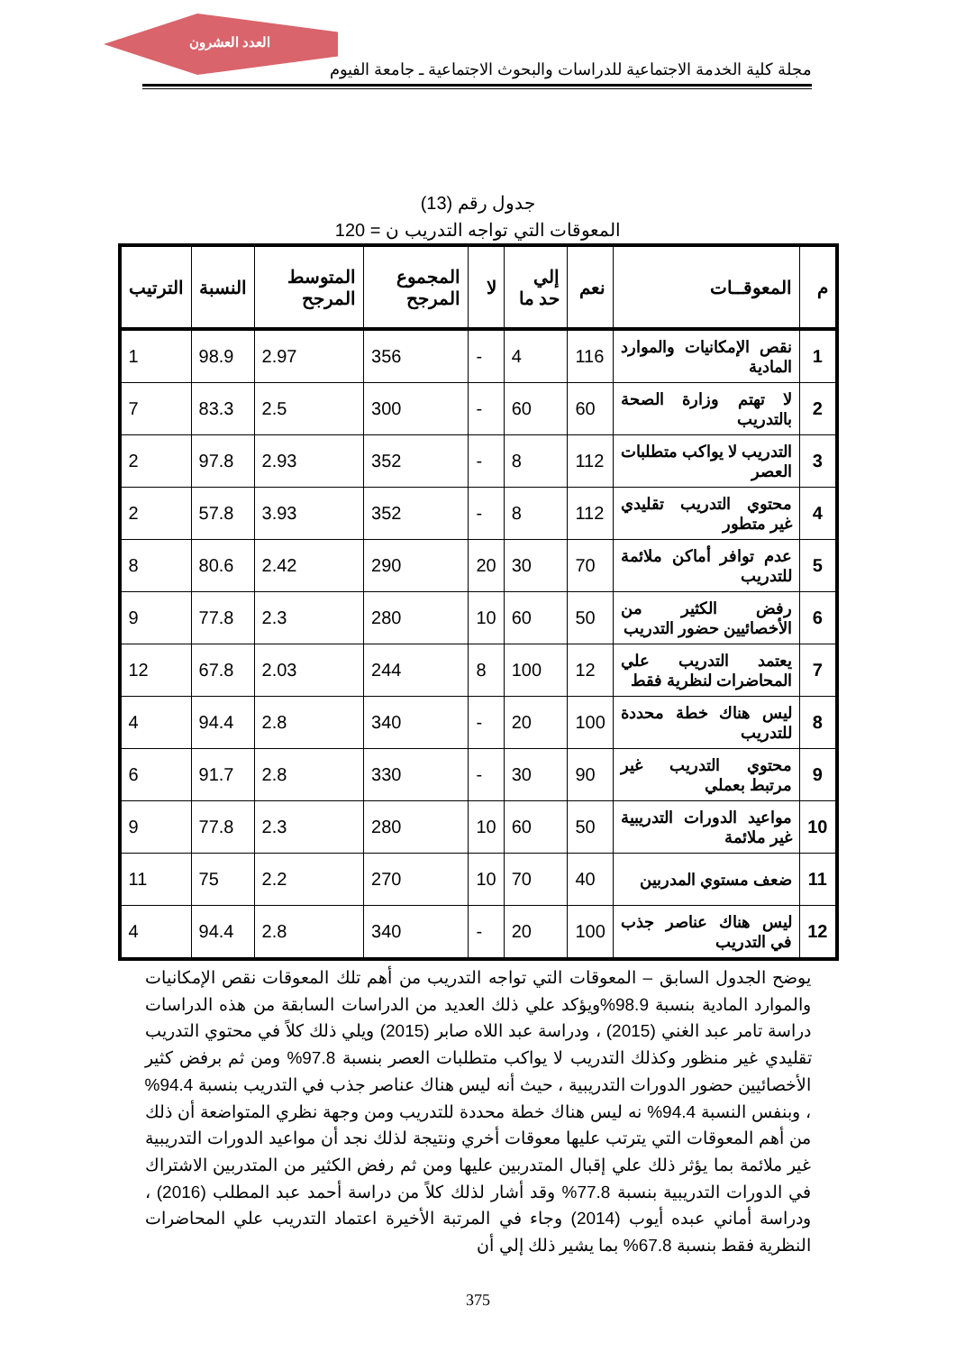العدد العشرون
مجلة كلية الخدمة الاجتماعية للدراسات والبحوث الاجتماعية ـ جامعة الفيوم
جدول رقم (13)
المعوقات التي تواجه التدريب ن = 120
| م | المعوقــات | نعم | إلي حد ما | لا | المجموع المرجح | المتوسط المرجح | النسبة | الترتيب |
| --- | --- | --- | --- | --- | --- | --- | --- | --- |
| 1 | نقص الإمكانيات والموارد المادية | 116 | 4 | - | 356 | 2.97 | 98.9 | 1 |
| 2 | لا تهتم وزارة الصحة بالتدريب | 60 | 60 | - | 300 | 2.5 | 83.3 | 7 |
| 3 | التدريب لا يواكب متطلبات العصر | 112 | 8 | - | 352 | 2.93 | 97.8 | 2 |
| 4 | محتوي التدريب تقليدي غير متطور | 112 | 8 | - | 352 | 3.93 | 57.8 | 2 |
| 5 | عدم توافر أماكن ملائمة للتدريب | 70 | 30 | 20 | 290 | 2.42 | 80.6 | 8 |
| 6 | رفض الكثير من الأخصائيين حضور التدريب | 50 | 60 | 10 | 280 | 2.3 | 77.8 | 9 |
| 7 | يعتمد التدريب علي المحاضرات لنظرية فقط | 12 | 100 | 8 | 244 | 2.03 | 67.8 | 12 |
| 8 | ليس هناك خطة محددة للتدريب | 100 | 20 | - | 340 | 2.8 | 94.4 | 4 |
| 9 | محتوي التدريب غير مرتبط بعملي | 90 | 30 | - | 330 | 2.8 | 91.7 | 6 |
| 10 | مواعيد الدورات التدريبية غير ملائمة | 50 | 60 | 10 | 280 | 2.3 | 77.8 | 9 |
| 11 | ضعف مستوي المدربين | 40 | 70 | 10 | 270 | 2.2 | 75 | 11 |
| 12 | ليس هناك عناصر جذب في التدريب | 100 | 20 | - | 340 | 2.8 | 94.4 | 4 |
يوضح الجدول السابق – المعوقات التي تواجه التدريب من أهم تلك المعوقات نقص الإمكانيات والموارد المادية بنسبة 98.9%ويؤكد علي ذلك العديد من الدراسات السابقة من هذه الدراسات دراسة تامر عبد الغني (2015) ، ودراسة عبد اللاه صابر (2015) ويلي ذلك كلاً في محتوي التدريب تقليدي غير منظور وكذلك التدريب لا يواكب متطلبات العصر بنسبة 97.8% ومن ثم برفض كثير الأخصائيين حضور الدورات التدريبية ، حيث أنه ليس هناك عناصر جذب في التدريب بنسبة 94.4% ، وبنفس النسبة 94.4% نه ليس هناك خطة محددة للتدريب ومن وجهة نظري المتواضعة أن ذلك من أهم المعوقات التي يترتب عليها معوقات أخري ونتيجة لذلك نجد أن مواعيد الدورات التدريبية غير ملائمة بما يؤثر ذلك علي إقبال المتدربين عليها ومن ثم رفض الكثير من المتدربين الاشتراك في الدورات التدريبية بنسبة 77.8% وقد أشار لذلك كلاً من دراسة أحمد عبد المطلب (2016) ، ودراسة أماني عبده أيوب (2014) وجاء في المرتبة الأخيرة اعتماد التدريب علي المحاضرات النظرية فقط بنسبة 67.8% بما يشير ذلك إلي أن
375